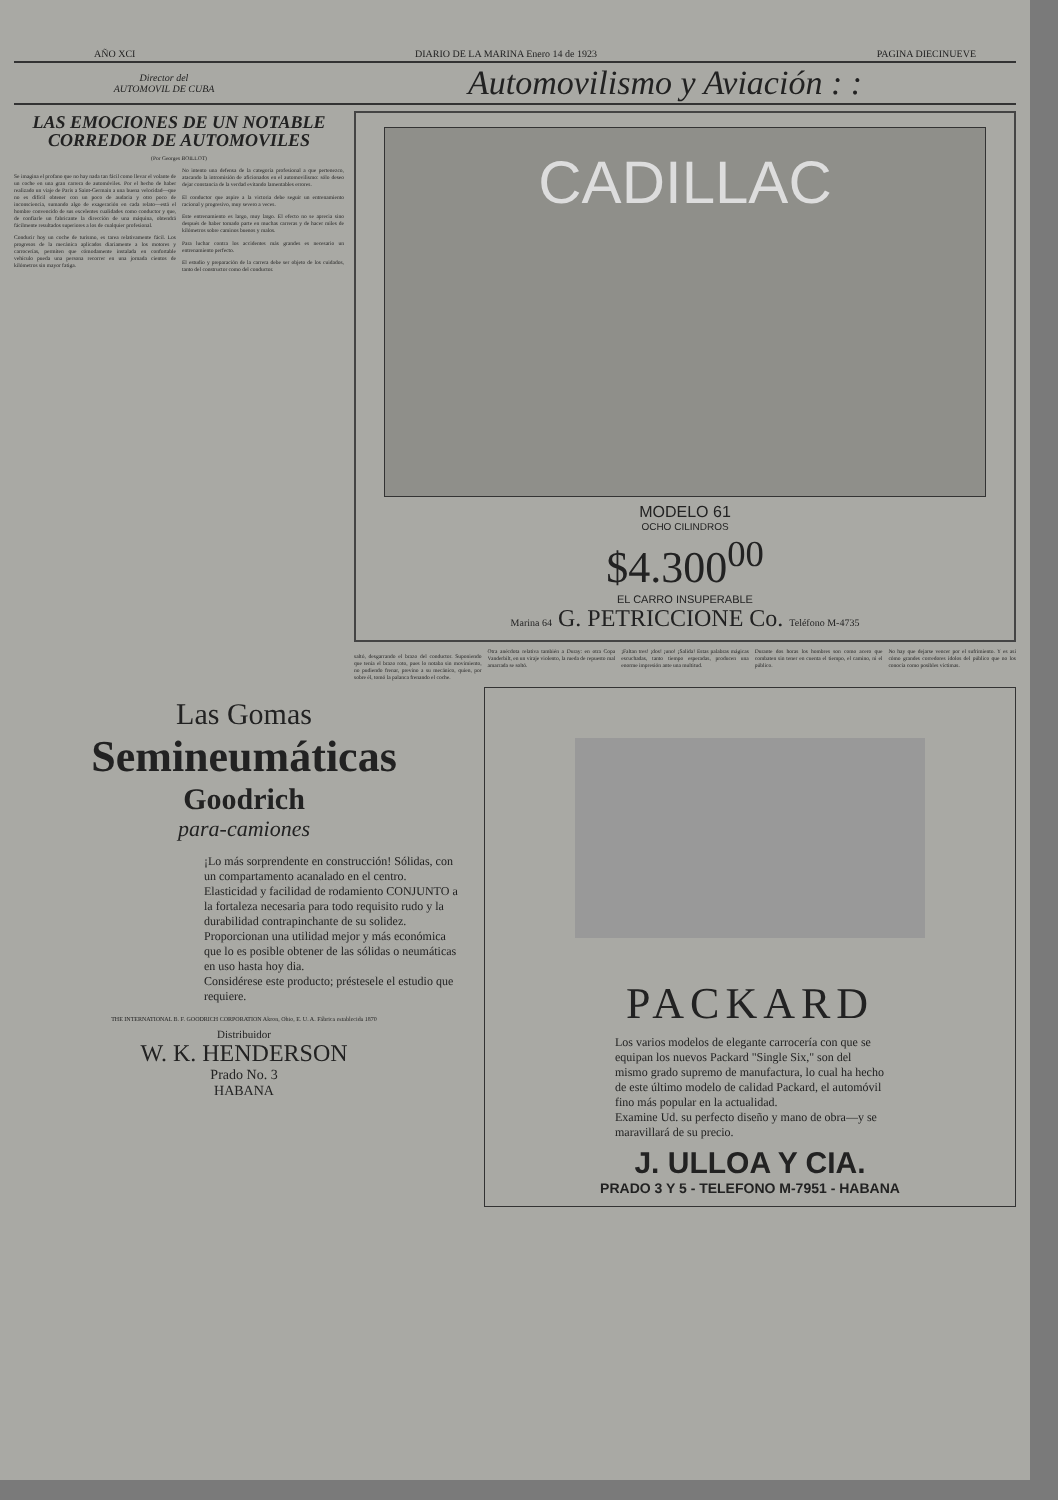AÑO XCI DIARIO DE LA MARINA Enero 14 de 1923 PAGINA DIECINUEVE
Director del
AUTOMOVIL DE CUBA
Automovilismo y Aviación : :
LAS EMOCIONES DE UN NOTABLE CORREDOR DE AUTOMOVILES
(Por Georges BOILLOT)
Se imagina el profano que no hay nada tan fácil como llevar el volante de un coche en una gran carrera de automóviles. Por el hecho de haber realizado un viaje de París a Saint-Germain a una buena velocidad—que no es difícil obtener con un poco de audacia y otro poco de inconsciencia, sumando algo de exageración en cada relato—está el hombre convencido de sus excelentes cualidades como conductor y que, de confiarle un fabricante la dirección de una máquina, obtendrá fácilmente resultados superiores a los de cualquier profesional.
Conducir hoy un coche de turismo, es tarea relativamente fácil. Los progresos de la mecánica aplicados diariamente a los motores y carrocerías, permiten que cómodamente instalada en confortable vehículo pueda una persona recorrer en una jornada cientos de kilómetros sin mayor fatiga.
No intento una defensa de la categoría profesional a que pertenezco, atacando la intromisión de aficionados en el automovilismo: sólo deseo dejar constancia de la verdad evitando lamentables errores.
El conductor que aspire a la victoria debe seguir un entrenamiento racional y progresivo, muy severo a veces.
Este entrenamiento es largo, muy largo. El efecto no se aprecia sino después de haber tomado parte en muchas carreras y de hacer miles de kilómetros sobre caminos buenos y malos.
Para luchar contra los accidentes más grandes es necesario un entrenamiento perfecto.
El estudio y preparación de la carrera debe ser objeto de los cuidados, tanto del constructor como del conductor.
CADILLAC
MODELO 61
OCHO CILINDROS
$4.300<sup>00</sup>
EL CARRO INSUPERABLE
Marina 64 G. PETRICCIONE Co. Teléfono M-4735
saltó, desgarrando el brazo del conductor. Suponiendo que tenía el brazo roto, pues lo notaba sin movimiento, no pudiendo frenar, previno a su mecánico, quien, por sobre él, tomó la palanca frenando el coche.
Otra anécdota relativa también a Duray: en otra Copa Vanderbilt, en un viraje violento, la rueda de repuesto mal amarrada se soltó.
¡Faltan tres! ¡dos! ¡uno! ¡Salida! Estas palabras mágicas escuchadas, tanto tiempo esperadas, producen una enorme impresión ante una multitud.
Durante dos horas los hombres son como acero que combaten sin tener en cuenta el tiempo, el camino, ni el público.
No hay que dejarse vencer por el sufrimiento. Y es así cómo grandes corredores ídolos del público que no los conocía como posibles víctimas.
Las Gomas
Semineumáticas
Goodrich
para-camiones
¡Lo más sorprendente en construcción! Sólidas, con un compartamento acanalado en el centro.
Elasticidad y facilidad de rodamiento CONJUNTO a la fortaleza necesaria para todo requisito rudo y la durabilidad contrapinchante de su solidez.
Proporcionan una utilidad mejor y más económica que lo es posible obtener de las sólidas o neumáticas en uso hasta hoy dia.
Considérese este producto; préstesele el estudio que requiere.
THE INTERNATIONAL B. F. GOODRICH CORPORATION Akron, Ohio, E. U. A. Fábrica establecida 1870
Distribuidor
W. K. HENDERSON
Prado No. 3
HABANA
PACKARD
Los varios modelos de elegante carrocería con que se equipan los nuevos Packard "Single Six," son del mismo grado supremo de manufactura, lo cual ha hecho de este último modelo de calidad Packard, el automóvil fino más popular en la actualidad.
Examine Ud. su perfecto diseño y mano de obra—y se maravillará de su precio.
J. ULLOA Y CIA.
PRADO 3 Y 5 - TELEFONO M-7951 - HABANA